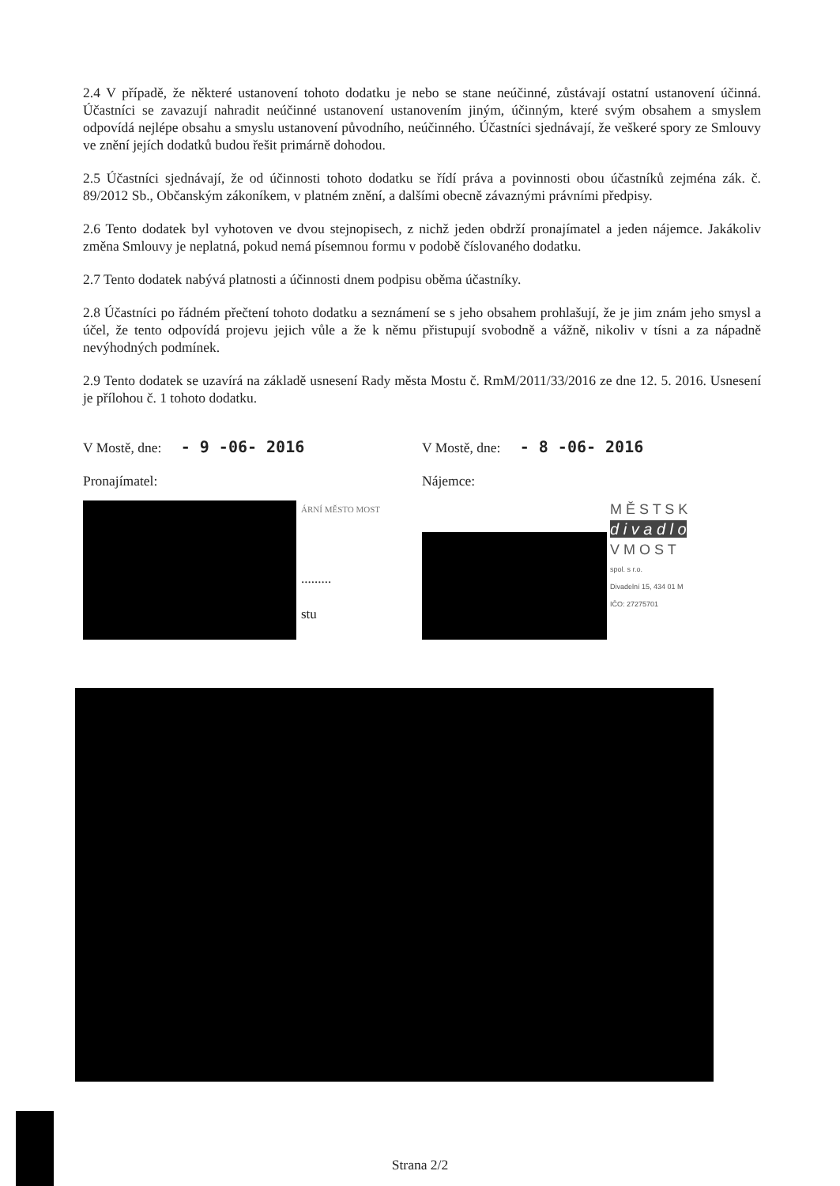2.4 V případě, že některé ustanovení tohoto dodatku je nebo se stane neúčinné, zůstávají ostatní ustanovení účinná. Účastníci se zavazují nahradit neúčinné ustanovení ustanovením jiným, účinným, které svým obsahem a smyslem odpovídá nejlépe obsahu a smyslu ustanovení původního, neúčinného. Účastníci sjednávají, že veškeré spory ze Smlouvy ve znění jejích dodatků budou řešit primárně dohodou.
2.5 Účastníci sjednávají, že od účinnosti tohoto dodatku se řídí práva a povinnosti obou účastníků zejména zák. č. 89/2012 Sb., Občanským zákoníkem, v platném znění, a dalšími obecně závaznými právními předpisy.
2.6 Tento dodatek byl vyhotoven ve dvou stejnopisech, z nichž jeden obdrží pronajímatel a jeden nájemce. Jakákoliv změna Smlouvy je neplatná, pokud nemá písemnou formu v podobě číslovaného dodatku.
2.7 Tento dodatek nabývá platnosti a účinnosti dnem podpisu oběma účastníky.
2.8 Účastníci po řádném přečtení tohoto dodatku a seznámení se s jeho obsahem prohlašují, že je jim znám jeho smysl a účel, že tento odpovídá projevu jejich vůle a že k němu přistupují svobodně a vážně, nikoliv v tísni a za nápadně nevýhodných podmínek.
2.9 Tento dodatek se uzavírá na základě usnesení Rady města Mostu č. RmM/2011/33/2016 ze dne 12. 5. 2016. Usnesení je přílohou č. 1 tohoto dodatku.
V Mostě, dne: - 9 -06- 2016
Pronajímatel:
ÁRNÍ MĚSTO MOST
.........
stu
V Mostě, dne: - 8 -06- 2016
Nájemce:
M Ě S T S K
d i v a d l o
V M O S T
spol. s r.o.
Divadelní 15, 434 01 M
IČO: 27275701
Strana 2/2